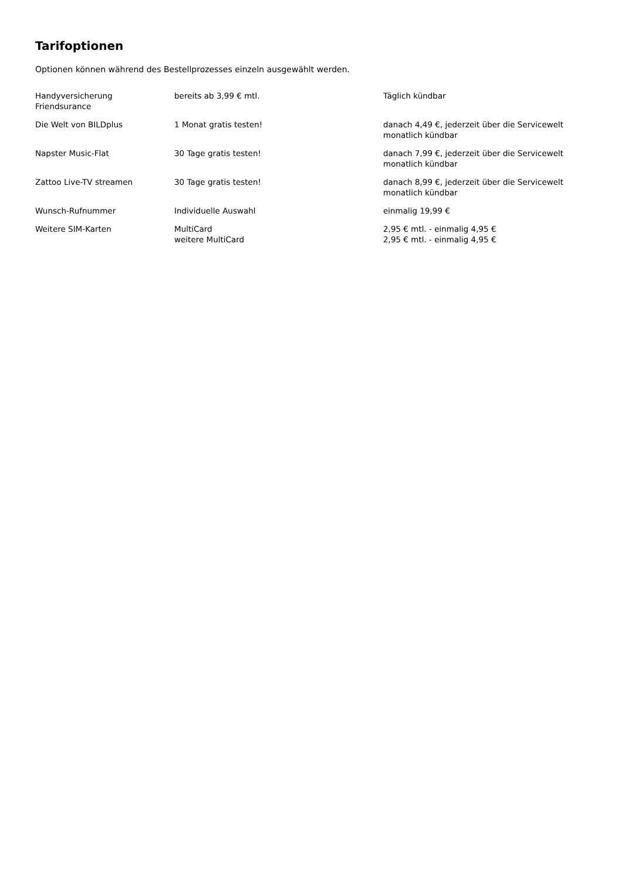Tarifoptionen
Optionen können während des Bestellprozesses einzeln ausgewählt werden.
| Handyversicherung Friendsurance | bereits ab 3,99 € mtl. | Täglich kündbar |
| Die Welt von BILDplus | 1 Monat gratis testen! | danach 4,49 €, jederzeit über die Servicewelt monatlich kündbar |
| Napster Music-Flat | 30 Tage gratis testen! | danach 7,99 €, jederzeit über die Servicewelt monatlich kündbar |
| Zattoo Live-TV streamen | 30 Tage gratis testen! | danach 8,99 €, jederzeit über die Servicewelt monatlich kündbar |
| Wunsch-Rufnummer | Individuelle Auswahl | einmalig 19,99 € |
| Weitere SIM-Karten | MultiCard weitere MultiCard | 2,95 € mtl. - einmalig 4,95 € 2,95 € mtl. - einmalig 4,95 € |